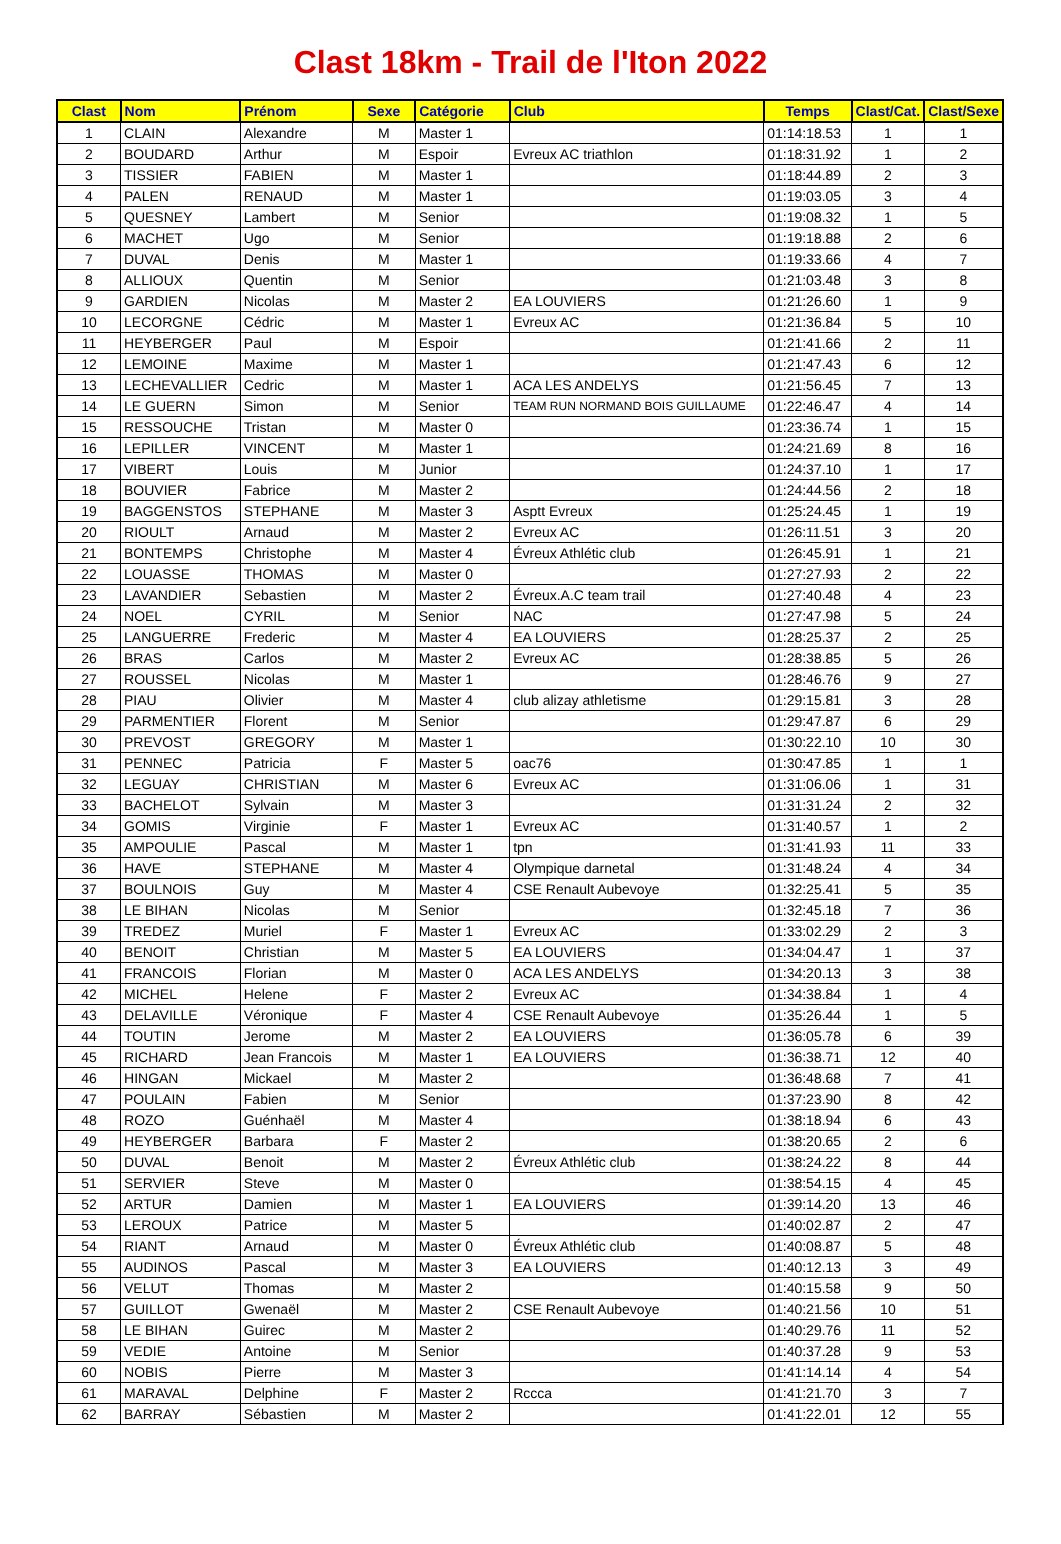Clast 18km - Trail de l'Iton 2022
| Clast | Nom | Prénom | Sexe | Catégorie | Club | Temps | Clast/Cat. | Clast/Sexe |
| --- | --- | --- | --- | --- | --- | --- | --- | --- |
| 1 | CLAIN | Alexandre | M | Master 1 | | 01:14:18.53 | 1 | 1 |
| 2 | BOUDARD | Arthur | M | Espoir | Evreux AC triathlon | 01:18:31.92 | 1 | 2 |
| 3 | TISSIER | FABIEN | M | Master 1 | | 01:18:44.89 | 2 | 3 |
| 4 | PALEN | RENAUD | M | Master 1 | | 01:19:03.05 | 3 | 4 |
| 5 | QUESNEY | Lambert | M | Senior | | 01:19:08.32 | 1 | 5 |
| 6 | MACHET | Ugo | M | Senior | | 01:19:18.88 | 2 | 6 |
| 7 | DUVAL | Denis | M | Master 1 | | 01:19:33.66 | 4 | 7 |
| 8 | ALLIOUX | Quentin | M | Senior | | 01:21:03.48 | 3 | 8 |
| 9 | GARDIEN | Nicolas | M | Master 2 | EA LOUVIERS | 01:21:26.60 | 1 | 9 |
| 10 | LECORGNE | Cédric | M | Master 1 | Evreux AC | 01:21:36.84 | 5 | 10 |
| 11 | HEYBERGER | Paul | M | Espoir | | 01:21:41.66 | 2 | 11 |
| 12 | LEMOINE | Maxime | M | Master 1 | | 01:21:47.43 | 6 | 12 |
| 13 | LECHEVALLIER | Cedric | M | Master 1 | ACA LES ANDELYS | 01:21:56.45 | 7 | 13 |
| 14 | LE GUERN | Simon | M | Senior | TEAM RUN NORMAND BOIS GUILLAUME | 01:22:46.47 | 4 | 14 |
| 15 | RESSOUCHE | Tristan | M | Master 0 | | 01:23:36.74 | 1 | 15 |
| 16 | LEPILLER | VINCENT | M | Master 1 | | 01:24:21.69 | 8 | 16 |
| 17 | VIBERT | Louis | M | Junior | | 01:24:37.10 | 1 | 17 |
| 18 | BOUVIER | Fabrice | M | Master 2 | | 01:24:44.56 | 2 | 18 |
| 19 | BAGGENSTOS | STEPHANE | M | Master 3 | Asptt Evreux | 01:25:24.45 | 1 | 19 |
| 20 | RIOULT | Arnaud | M | Master 2 | Evreux AC | 01:26:11.51 | 3 | 20 |
| 21 | BONTEMPS | Christophe | M | Master 4 | Évreux Athlétic club | 01:26:45.91 | 1 | 21 |
| 22 | LOUASSE | THOMAS | M | Master 0 | | 01:27:27.93 | 2 | 22 |
| 23 | LAVANDIER | Sebastien | M | Master 2 | Évreux.A.C team trail | 01:27:40.48 | 4 | 23 |
| 24 | NOEL | CYRIL | M | Senior | NAC | 01:27:47.98 | 5 | 24 |
| 25 | LANGUERRE | Frederic | M | Master 4 | EA LOUVIERS | 01:28:25.37 | 2 | 25 |
| 26 | BRAS | Carlos | M | Master 2 | Evreux AC | 01:28:38.85 | 5 | 26 |
| 27 | ROUSSEL | Nicolas | M | Master 1 | | 01:28:46.76 | 9 | 27 |
| 28 | PIAU | Olivier | M | Master 4 | club alizay athletisme | 01:29:15.81 | 3 | 28 |
| 29 | PARMENTIER | Florent | M | Senior | | 01:29:47.87 | 6 | 29 |
| 30 | PREVOST | GREGORY | M | Master 1 | | 01:30:22.10 | 10 | 30 |
| 31 | PENNEC | Patricia | F | Master 5 | oac76 | 01:30:47.85 | 1 | 1 |
| 32 | LEGUAY | CHRISTIAN | M | Master 6 | Evreux AC | 01:31:06.06 | 1 | 31 |
| 33 | BACHELOT | Sylvain | M | Master 3 | | 01:31:31.24 | 2 | 32 |
| 34 | GOMIS | Virginie | F | Master 1 | Evreux AC | 01:31:40.57 | 1 | 2 |
| 35 | AMPOULIE | Pascal | M | Master 1 | tpn | 01:31:41.93 | 11 | 33 |
| 36 | HAVE | STEPHANE | M | Master 4 | Olympique darnetal | 01:31:48.24 | 4 | 34 |
| 37 | BOULNOIS | Guy | M | Master 4 | CSE Renault Aubevoye | 01:32:25.41 | 5 | 35 |
| 38 | LE BIHAN | Nicolas | M | Senior | | 01:32:45.18 | 7 | 36 |
| 39 | TREDEZ | Muriel | F | Master 1 | Evreux AC | 01:33:02.29 | 2 | 3 |
| 40 | BENOIT | Christian | M | Master 5 | EA LOUVIERS | 01:34:04.47 | 1 | 37 |
| 41 | FRANCOIS | Florian | M | Master 0 | ACA LES ANDELYS | 01:34:20.13 | 3 | 38 |
| 42 | MICHEL | Helene | F | Master 2 | Evreux AC | 01:34:38.84 | 1 | 4 |
| 43 | DELAVILLE | Véronique | F | Master 4 | CSE Renault Aubevoye | 01:35:26.44 | 1 | 5 |
| 44 | TOUTIN | Jerome | M | Master 2 | EA LOUVIERS | 01:36:05.78 | 6 | 39 |
| 45 | RICHARD | Jean Francois | M | Master 1 | EA LOUVIERS | 01:36:38.71 | 12 | 40 |
| 46 | HINGAN | Mickael | M | Master 2 | | 01:36:48.68 | 7 | 41 |
| 47 | POULAIN | Fabien | M | Senior | | 01:37:23.90 | 8 | 42 |
| 48 | ROZO | Guénhaël | M | Master 4 | | 01:38:18.94 | 6 | 43 |
| 49 | HEYBERGER | Barbara | F | Master 2 | | 01:38:20.65 | 2 | 6 |
| 50 | DUVAL | Benoit | M | Master 2 | Évreux Athlétic club | 01:38:24.22 | 8 | 44 |
| 51 | SERVIER | Steve | M | Master 0 | | 01:38:54.15 | 4 | 45 |
| 52 | ARTUR | Damien | M | Master 1 | EA LOUVIERS | 01:39:14.20 | 13 | 46 |
| 53 | LEROUX | Patrice | M | Master 5 | | 01:40:02.87 | 2 | 47 |
| 54 | RIANT | Arnaud | M | Master 0 | Évreux Athlétic club | 01:40:08.87 | 5 | 48 |
| 55 | AUDINOS | Pascal | M | Master 3 | EA LOUVIERS | 01:40:12.13 | 3 | 49 |
| 56 | VELUT | Thomas | M | Master 2 | | 01:40:15.58 | 9 | 50 |
| 57 | GUILLOT | Gwenaël | M | Master 2 | CSE Renault Aubevoye | 01:40:21.56 | 10 | 51 |
| 58 | LE BIHAN | Guirec | M | Master 2 | | 01:40:29.76 | 11 | 52 |
| 59 | VEDIE | Antoine | M | Senior | | 01:40:37.28 | 9 | 53 |
| 60 | NOBIS | Pierre | M | Master 3 | | 01:41:14.14 | 4 | 54 |
| 61 | MARAVAL | Delphine | F | Master 2 | Rccca | 01:41:21.70 | 3 | 7 |
| 62 | BARRAY | Sébastien | M | Master 2 | | 01:41:22.01 | 12 | 55 |